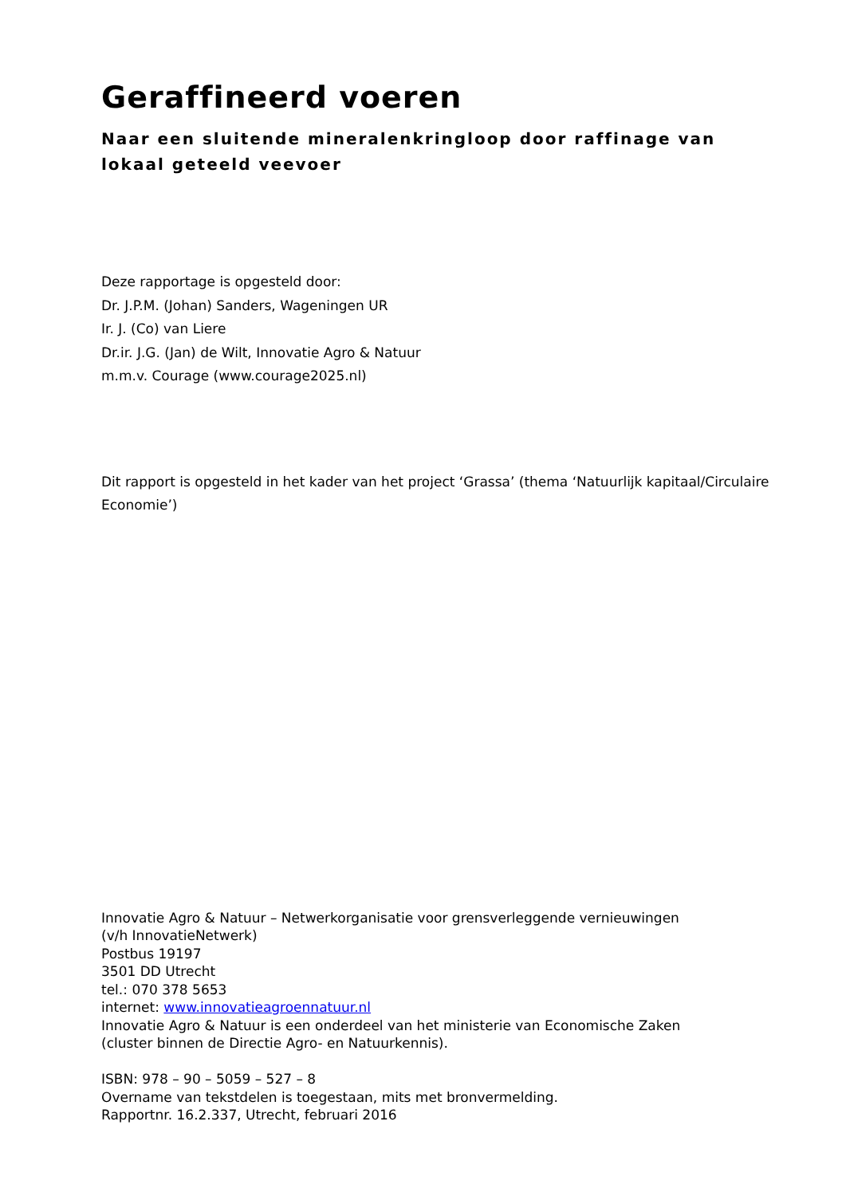Geraffineerd voeren
Naar een sluitende mineralenkringloop door raffinage van lokaal geteeld veevoer
Deze rapportage is opgesteld door:
Dr. J.P.M. (Johan) Sanders, Wageningen UR
Ir. J. (Co) van Liere
Dr.ir. J.G. (Jan) de Wilt, Innovatie Agro & Natuur
m.m.v. Courage (www.courage2025.nl)
Dit rapport is opgesteld in het kader van het project ‘Grassa’ (thema ‘Natuurlijk kapitaal/Circulaire Economie’)
Innovatie Agro & Natuur – Netwerkorganisatie voor grensverleggende vernieuwingen
(v/h InnovatieNetwerk)
Postbus 19197
3501 DD Utrecht
tel.: 070 378 5653
internet: www.innovatieagroennatuur.nl
Innovatie Agro & Natuur is een onderdeel van het ministerie van Economische Zaken
(cluster binnen de Directie Agro- en Natuurkennis).
ISBN: 978 – 90 – 5059 – 527 – 8
Overname van tekstdelen is toegestaan, mits met bronvermelding.
Rapportnr. 16.2.337, Utrecht, februari 2016